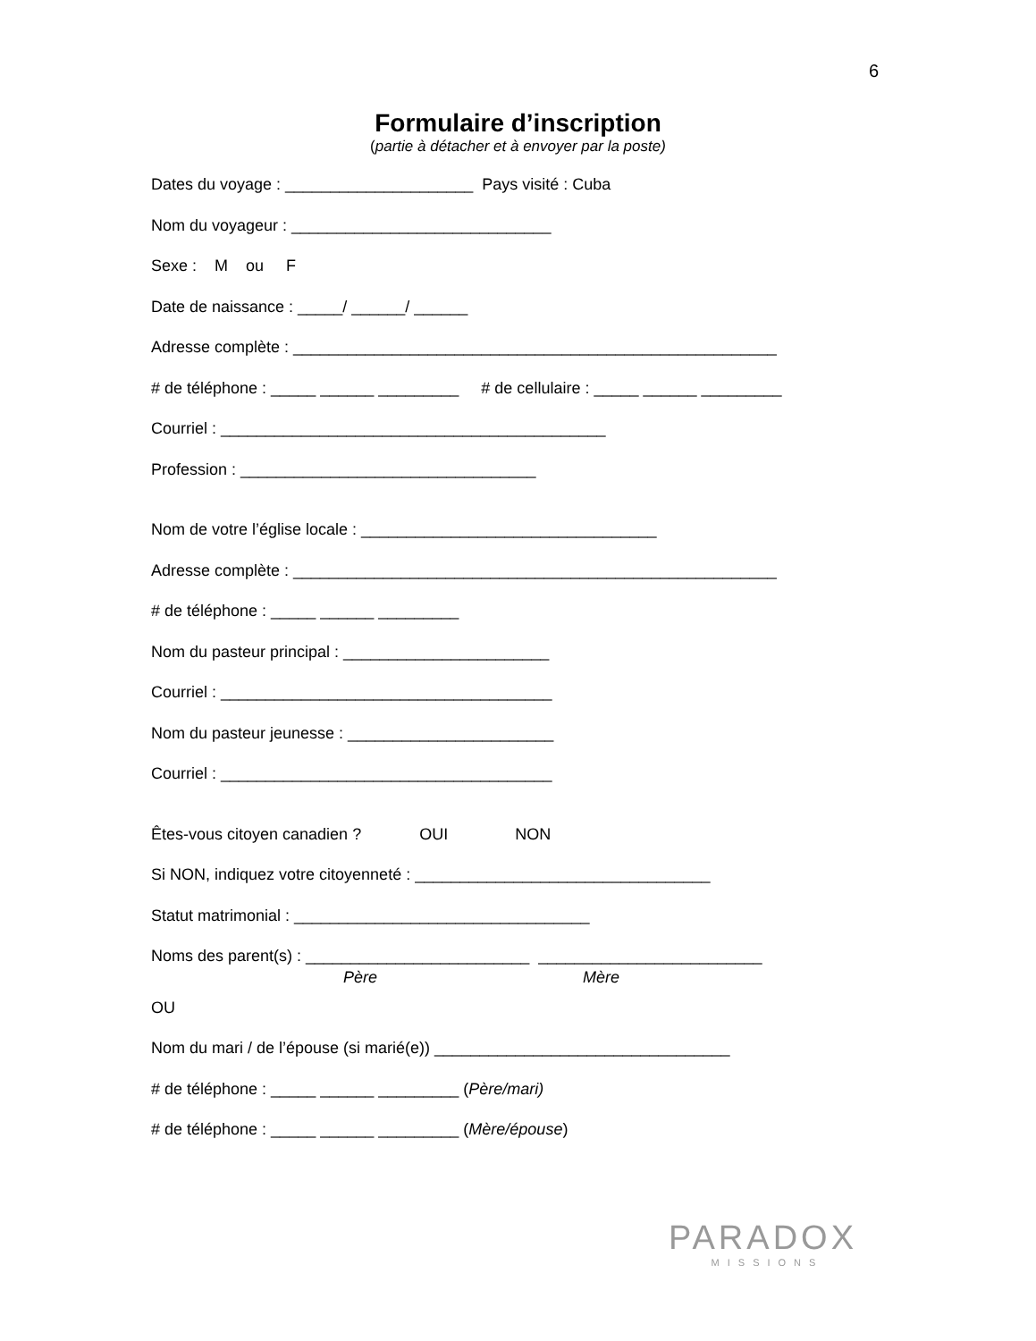6
Formulaire d’inscription
(partie à détacher et à envoyer par la poste)
Dates du voyage : _____________________ Pays visité : Cuba
Nom du voyageur : _____________________________
Sexe : M ou F
Date de naissance : _____/ ______/ ______
Adresse complète : ______________________________________________________
# de téléphone : _____ ______ _________ # de cellulaire : _____ ______ _________
Courriel : ___________________________________________
Profession : _________________________________
Nom de votre l’église locale : _________________________________
Adresse complète : ______________________________________________________
# de téléphone : _____ ______ _________
Nom du pasteur principal : _______________________
Courriel : _____________________________________
Nom du pasteur jeunesse : _______________________
Courriel : _____________________________________
Êtes-vous citoyen canadien ? OUI NON
Si NON, indiquez votre citoyenneté : _________________________________
Statut matrimonial : _________________________________
Noms des parent(s) : _________________________ _________________________
Père Mère
OU
Nom du mari / de l’épouse (si marié(e)) _________________________________
# de téléphone : _____ ______ _________ (Père/mari)
# de téléphone : _____ ______ _________ (Mère/épouse)
PARADOX
MISSIONS